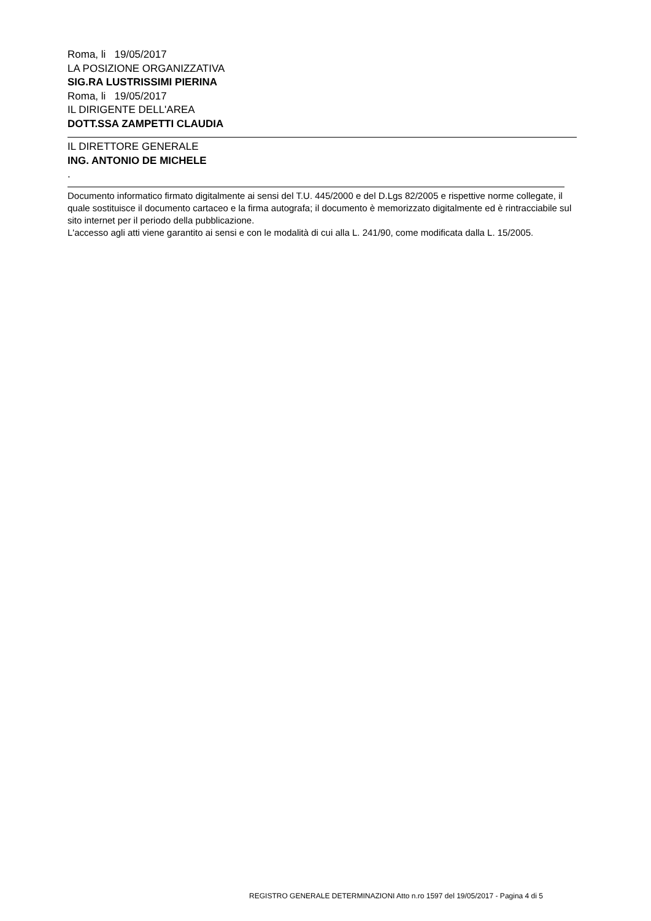Roma, li 19/05/2017
LA POSIZIONE ORGANIZZATIVA
SIG.RA LUSTRISSIMI PIERINA
Roma, li 19/05/2017
IL DIRIGENTE DELL'AREA
DOTT.SSA ZAMPETTI CLAUDIA
IL DIRETTORE GENERALE
ING. ANTONIO DE MICHELE
.
Documento informatico firmato digitalmente ai sensi del T.U. 445/2000 e del D.Lgs 82/2005 e rispettive norme collegate, il quale sostituisce il documento cartaceo e la firma autografa; il documento è memorizzato digitalmente ed è rintracciabile sul sito internet per il periodo della pubblicazione.
L'accesso agli atti viene garantito ai sensi e con le modalità di cui alla L. 241/90, come modificata dalla L. 15/2005.
REGISTRO GENERALE DETERMINAZIONI Atto n.ro 1597 del 19/05/2017 - Pagina 4 di 5